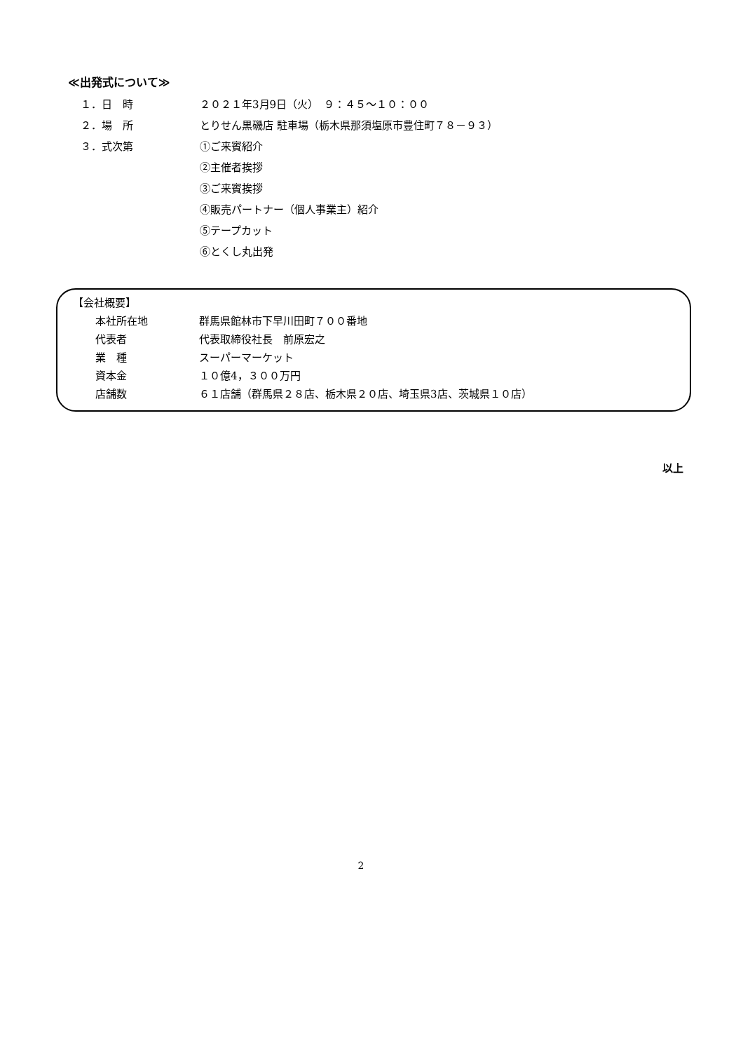≪出発式について≫
１．日　時 ２０２１年3月9日（火）　９：４５～１０：００
２．場　所 とりせん黒磯店 駐車場（栃木県那須塩原市豊住町７８－９３）
３．式次第 ①ご来賓紹介
②主催者挨拶
③ご来賓挨拶
④販売パートナー（個人事業主）紹介
⑤テープカット
⑥とくし丸出発
【会社概要】
本社所在地 群馬県館林市下早川田町７００番地
代表者 代表取締役社長　前原宏之
業　種 スーパーマーケット
資本金 １０億4，３００万円
店舗数 ６１店舗（群馬県２８店、栃木県２０店、埼玉県3店、茨城県１０店）
以上
2